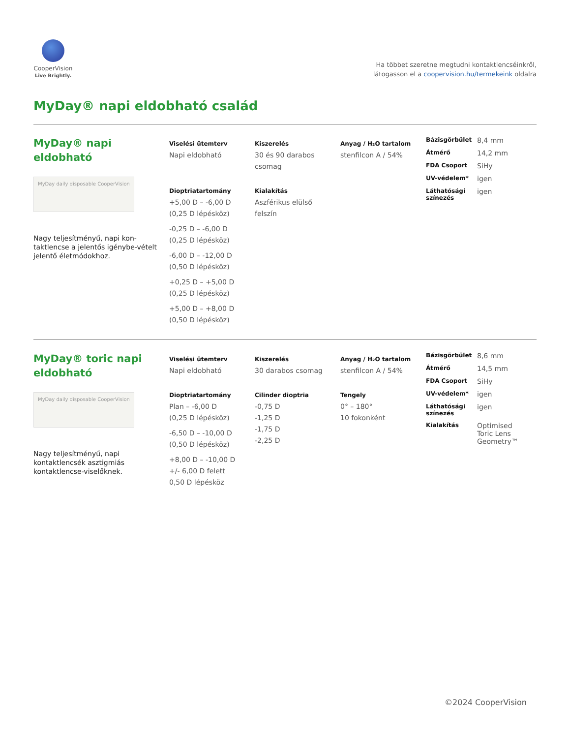CooperVision
Live Brightly.
Ha többet szeretne megtudni kontaktlencséinkről,
látogasson el a coopervision.hu/termekeink oldalra
MyDay® napi eldobható család
MyDay® napi
eldobható
MyDay daily disposable CooperVision
Nagy teljesítményű, napi kon-taktlencse a jelentős igénybe-vételt jelentő életmódokhoz.
Viselési ütemterv
Napi eldobható
Dioptriatartomány
+5,00 D – -6,00 D
(0,25 D lépésköz)
-0,25 D – -6,00 D
(0,25 D lépésköz)
-6,00 D – -12,00 D
(0,50 D lépésköz)
+0,25 D – +5,00 D
(0,25 D lépésköz)
+5,00 D – +8,00 D
(0,50 D lépésköz)
Kiszerelés
30 és 90 darabos csomag
Kialakítás
Aszférikus elülső felszín
Anyag / H₂O tartalom
stenfilcon A / 54%
Bázisgörbület 8,4 mm
Átmérő 14,2 mm
FDA Csoport SiHy
UV-védelem* igen
Láthatósági színezés igen
MyDay® toric napi
eldobható
MyDay daily disposable CooperVision
Nagy teljesítményű, napi kontaktlencsék asztigmiás kontaktlencse-viselőknek.
Viselési ütemterv
Napi eldobható
Dioptriatartomány
Plan – -6,00 D
(0,25 D lépésköz)
-6,50 D – -10,00 D
(0,50 D lépésköz)
+8,00 D – -10,00 D
+/- 6,00 D felett
0,50 D lépésköz
Kiszerelés
30 darabos csomag
Cilinder dioptria
-0,75 D
-1,25 D
-1,75 D
-2,25 D
Anyag / H₂O tartalom
stenfilcon A / 54%
Tengely
0° – 180°
10 fokonként
Bázisgörbület 8,6 mm
Átmérő 14,5 mm
FDA Csoport SiHy
UV-védelem* igen
Láthatósági színezés igen
Kialakítás Optimised
Toric Lens
Geometry™
©2024 CooperVision